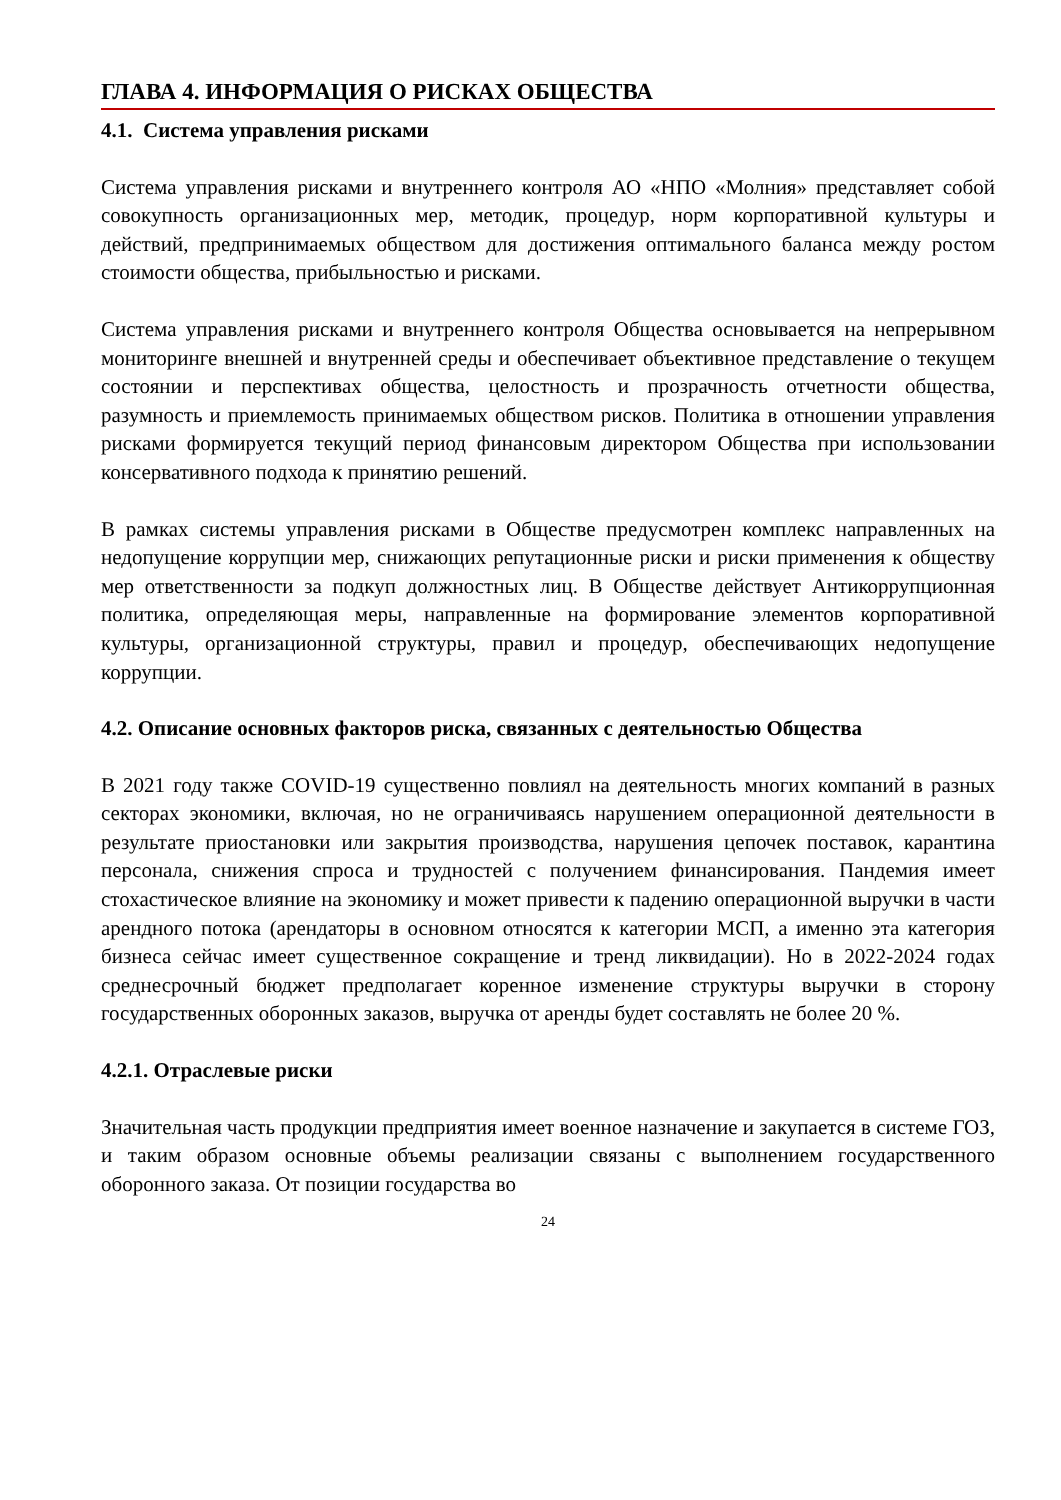ГЛАВА 4. ИНФОРМАЦИЯ О РИСКАХ ОБЩЕСТВА
4.1. Система управления рисками
Система управления рисками и внутреннего контроля АО «НПО «Молния» представляет собой совокупность организационных мер, методик, процедур, норм корпоративной культуры и действий, предпринимаемых обществом для достижения оптимального баланса между ростом стоимости общества, прибыльностью и рисками.
Система управления рисками и внутреннего контроля Общества основывается на непрерывном мониторинге внешней и внутренней среды и обеспечивает объективное представление о текущем состоянии и перспективах общества, целостность и прозрачность отчетности общества, разумность и приемлемость принимаемых обществом рисков. Политика в отношении управления рисками формируется текущий период финансовым директором Общества при использовании консервативного подхода к принятию решений.
В рамках системы управления рисками в Обществе предусмотрен комплекс направленных на недопущение коррупции мер, снижающих репутационные риски и риски применения к обществу мер ответственности за подкуп должностных лиц. В Обществе действует Антикоррупционная политика, определяющая меры, направленные на формирование элементов корпоративной культуры, организационной структуры, правил и процедур, обеспечивающих недопущение коррупции.
4.2. Описание основных факторов риска, связанных с деятельностью Общества
В 2021 году также COVID-19 существенно повлиял на деятельность многих компаний в разных секторах экономики, включая, но не ограничиваясь нарушением операционной деятельности в результате приостановки или закрытия производства, нарушения цепочек поставок, карантина персонала, снижения спроса и трудностей с получением финансирования. Пандемия имеет стохастическое влияние на экономику и может привести к падению операционной выручки в части арендного потока (арендаторы в основном относятся к категории МСП, а именно эта категория бизнеса сейчас имеет существенное сокращение и тренд ликвидации). Но в 2022-2024 годах среднесрочный бюджет предполагает коренное изменение структуры выручки в сторону государственных оборонных заказов, выручка от аренды будет составлять не более 20 %.
4.2.1. Отраслевые риски
Значительная часть продукции предприятия имеет военное назначение и закупается в системе ГОЗ, и таким образом основные объемы реализации связаны с выполнением государственного оборонного заказа. От позиции государства во
24